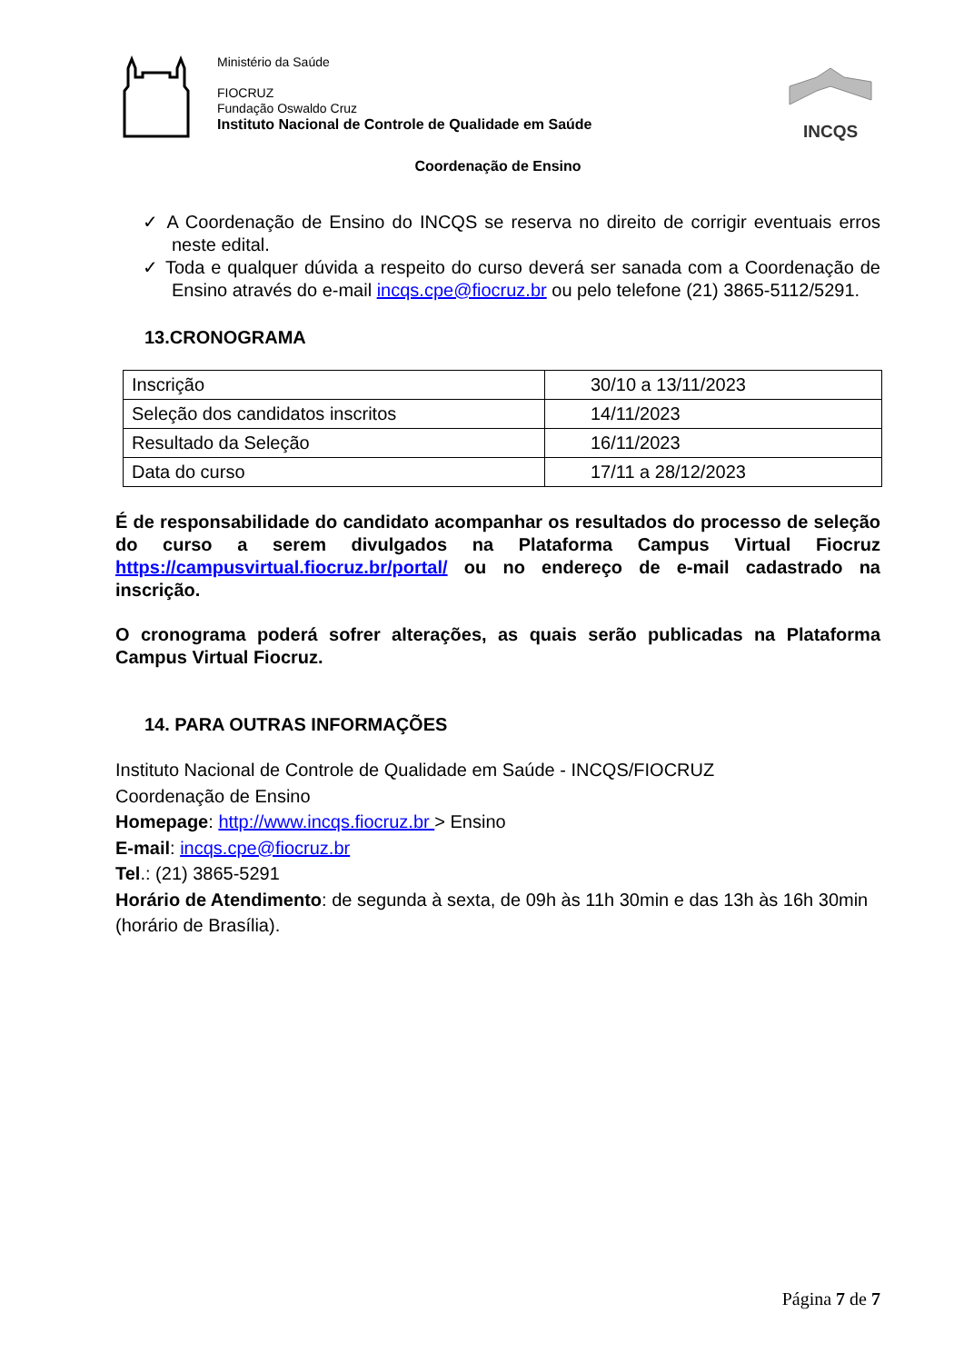Ministério da Saúde
FIOCRUZ
Fundação Oswaldo Cruz
Instituto Nacional de Controle de Qualidade em Saúde
INCQS
Coordenação de Ensino
✓ A Coordenação de Ensino do INCQS se reserva no direito de corrigir eventuais erros neste edital.
✓ Toda e qualquer dúvida a respeito do curso deverá ser sanada com a Coordenação de Ensino através do e-mail incqs.cpe@fiocruz.br ou pelo telefone (21) 3865-5112/5291.
13.CRONOGRAMA
| Inscrição | 30/10 a 13/11/2023 |
| Seleção dos candidatos inscritos | 14/11/2023 |
| Resultado da Seleção | 16/11/2023 |
| Data do curso | 17/11 a 28/12/2023 |
É de responsabilidade do candidato acompanhar os resultados do processo de seleção do curso a serem divulgados na Plataforma Campus Virtual Fiocruz https://campusvirtual.fiocruz.br/portal/ ou no endereço de e-mail cadastrado na inscrição.
O cronograma poderá sofrer alterações, as quais serão publicadas na Plataforma Campus Virtual Fiocruz.
14. PARA OUTRAS INFORMAÇÕES
Instituto Nacional de Controle de Qualidade em Saúde - INCQS/FIOCRUZ
Coordenação de Ensino
Homepage: http://www.incqs.fiocruz.br > Ensino
E-mail: incqs.cpe@fiocruz.br
Tel.: (21) 3865-5291
Horário de Atendimento: de segunda à sexta, de 09h às 11h 30min e das 13h às 16h 30min (horário de Brasília).
Página 7 de 7